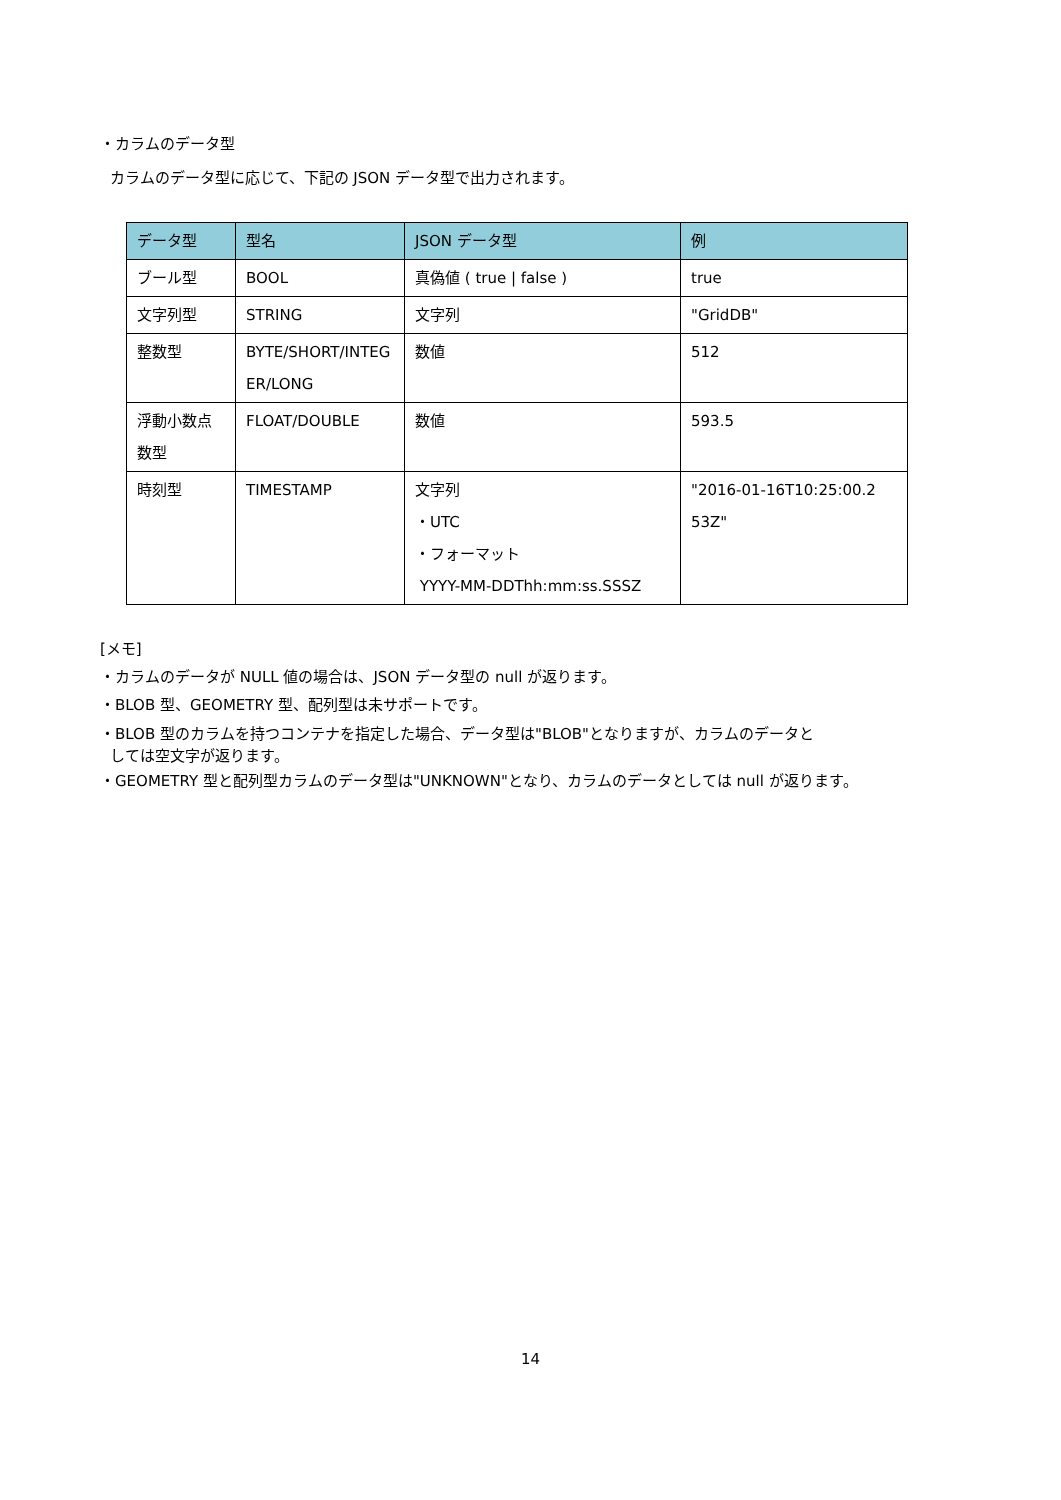・カラムのデータ型
カラムのデータ型に応じて、下記の JSON データ型で出力されます。
| データ型 | 型名 | JSON データ型 | 例 |
| --- | --- | --- | --- |
| ブール型 | BOOL | 真偽値 ( true / false ) | true |
| 文字列型 | STRING | 文字列 | "GridDB" |
| 整数型 | BYTE/SHORT/INTEG ER/LONG | 数値 | 512 |
| 浮動小数点数型 | FLOAT/DOUBLE | 数値 | 593.5 |
| 時刻型 | TIMESTAMP | 文字列 ・UTC ・フォーマット YYYY-MM-DDThh:mm:ss.SSSZ | "2016-01-16T10:25:00.2 53Z" |
[メモ]
・カラムのデータが NULL 値の場合は、JSON データ型の null が返ります。
・BLOB 型、GEOMETRY 型、配列型は未サポートです。
・BLOB 型のカラムを持つコンテナを指定した場合、データ型は"BLOB"となりますが、カラムのデータと
しては空文字が返ります。
・GEOMETRY 型と配列型カラムのデータ型は"UNKNOWN"となり、カラムのデータとしては null が返ります。
14